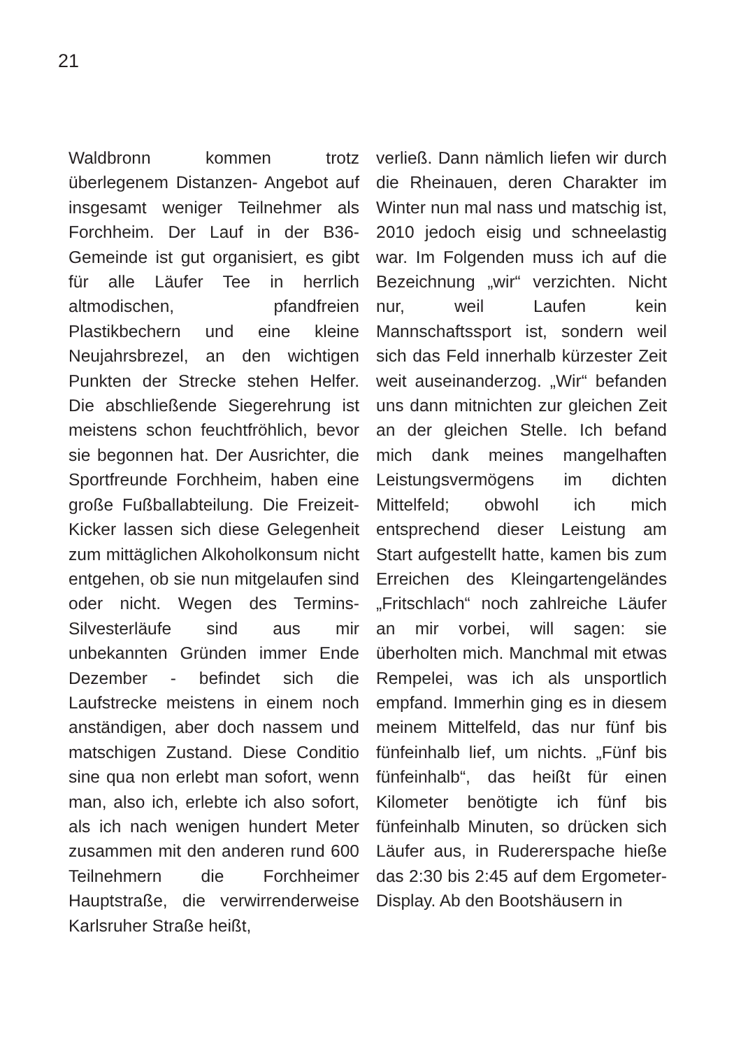21
Waldbronn kommen trotz überlegenem Distanzen- Angebot auf insgesamt weniger Teilnehmer als Forchheim. Der Lauf in der B36-Gemeinde ist gut organisiert, es gibt für alle Läufer Tee in herrlich altmodischen, pfandfreien Plastikbechern und eine kleine Neujahrsbrezel, an den wichtigen Punkten der Strecke stehen Helfer. Die abschließende Siegerehrung ist meistens schon feuchtfröhlich, bevor sie begonnen hat. Der Ausrichter, die Sportfreunde Forchheim, haben eine große Fußballabteilung. Die Freizeit- Kicker lassen sich diese Gelegenheit zum mittäglichen Alkoholkonsum nicht entgehen, ob sie nun mitgelaufen sind oder nicht. Wegen des Termins- Silvesterläufe sind aus mir unbekannten Gründen immer Ende Dezember - befindet sich die Laufstrecke meistens in einem noch anständigen, aber doch nassem und matschigen Zustand. Diese Conditio sine qua non erlebt man sofort, wenn man, also ich, erlebte ich also sofort, als ich nach wenigen hundert Meter zusammen mit den anderen rund 600 Teilnehmern die Forchheimer Hauptstraße, die verwirrenderweise Karlsruher Straße heißt,
verließ. Dann nämlich liefen wir durch die Rheinauen, deren Charakter im Winter nun mal nass und matschig ist, 2010 jedoch eisig und schneelastig war. Im Folgenden muss ich auf die Bezeichnung „wir“ verzichten. Nicht nur, weil Laufen kein Mannschaftssport ist, sondern weil sich das Feld innerhalb kürzester Zeit weit auseinanderzog. „Wir“ befanden uns dann mitnichten zur gleichen Zeit an der gleichen Stelle. Ich befand mich dank meines mangelhaften Leistungsvermögens im dichten Mittelfeld; obwohl ich mich entsprechend dieser Leistung am Start aufgestellt hatte, kamen bis zum Erreichen des Kleingartengeländes „Fritschlach“ noch zahlreiche Läufer an mir vorbei, will sagen: sie überholten mich. Manchmal mit etwas Rempelei, was ich als unsportlich empfand. Immerhin ging es in diesem meinem Mittelfeld, das nur fünf bis fünfeinhalb lief, um nichts. „Fünf bis fünfeinhalb“, das heißt für einen Kilometer benötigte ich fünf bis fünfeinhalb Minuten, so drücken sich Läufer aus, in Rudererspache hieße das 2:30 bis 2:45 auf dem Ergometer-Display. Ab den Bootshäusern in